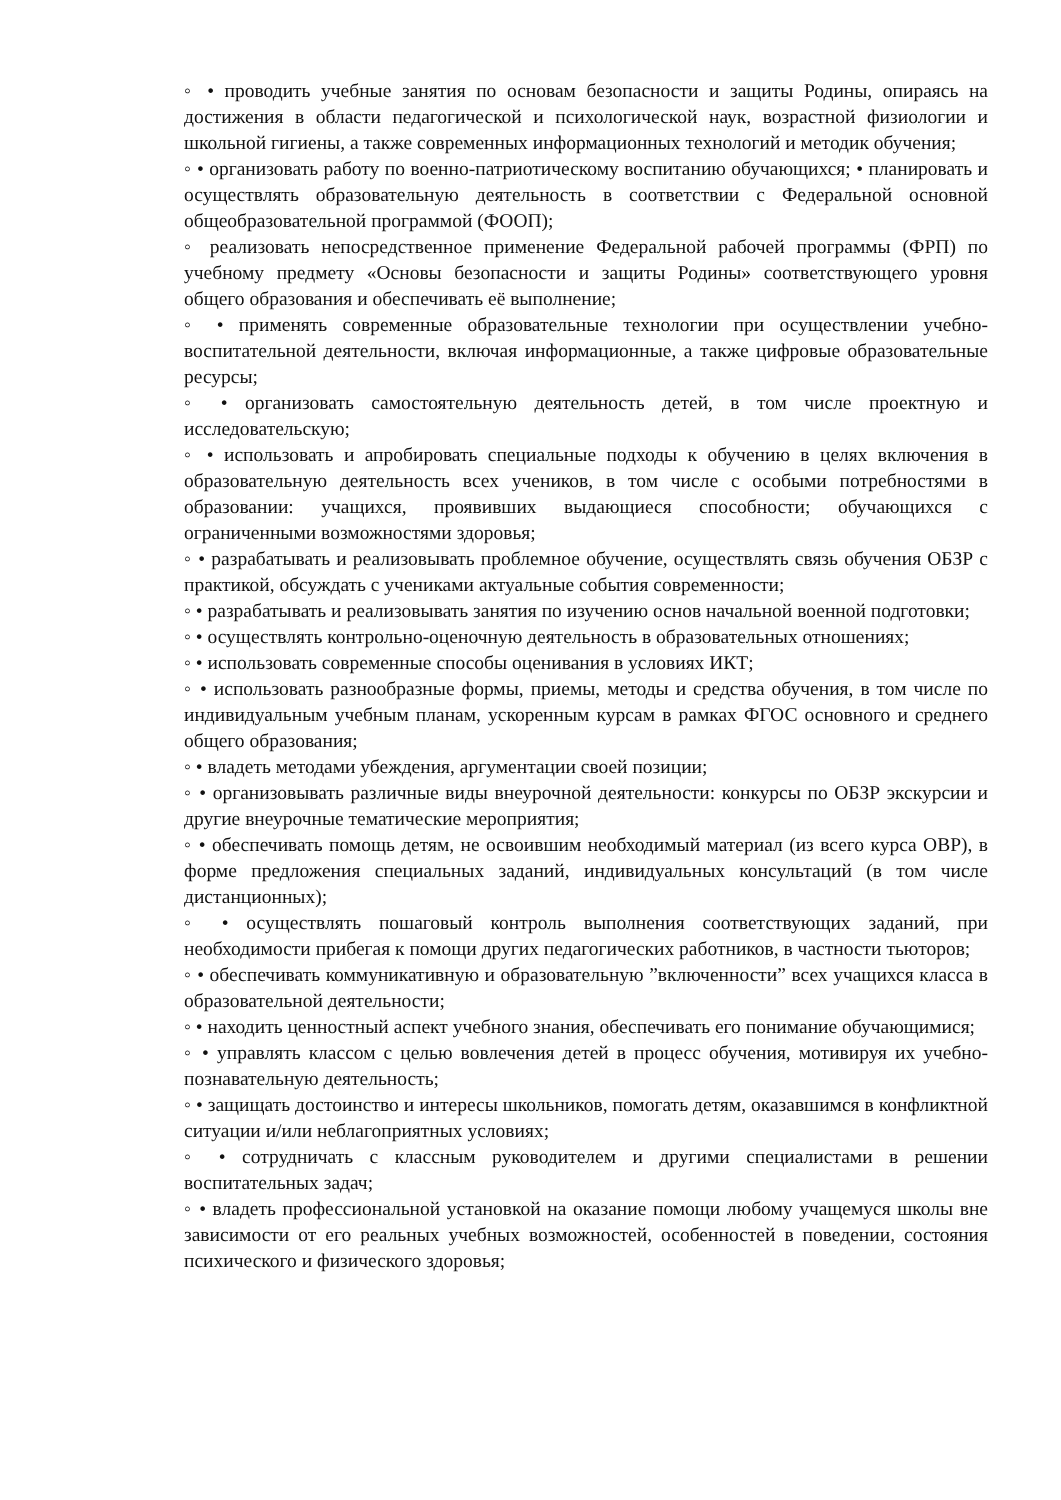◦ • проводить учебные занятия по основам безопасности и защиты Родины, опираясь на достижения в области педагогической и психологической наук, возрастной физиологии и школьной гигиены, а также современных информационных технологий и методик обучения;
◦ • организовать работу по военно-патриотическому воспитанию обучающихся; • планировать и осуществлять образовательную деятельность в соответствии с Федеральной основной общеобразовательной программой (ФООП);
◦ реализовать непосредственное применение Федеральной рабочей программы (ФРП) по учебному предмету «Основы безопасности и защиты Родины» соответствующего уровня общего образования и обеспечивать её выполнение;
◦ • применять современные образовательные технологии при осуществлении учебно-воспитательной деятельности, включая информационные, а также цифровые образовательные ресурсы;
◦ • организовать самостоятельную деятельность детей, в том числе проектную и исследовательскую;
◦ • использовать и апробировать специальные подходы к обучению в целях включения в образовательную деятельность всех учеников, в том числе с особыми потребностями в образовании: учащихся, проявивших выдающиеся способности; обучающихся с ограниченными возможностями здоровья;
◦ • разрабатывать и реализовывать проблемное обучение, осуществлять связь обучения ОБЗР с практикой, обсуждать с учениками актуальные события современности;
◦ • разрабатывать и реализовывать занятия по изучению основ начальной военной подготовки;
◦ • осуществлять контрольно-оценочную деятельность в образовательных отношениях;
◦ • использовать современные способы оценивания в условиях ИКТ;
◦ • использовать разнообразные формы, приемы, методы и средства обучения, в том числе по индивидуальным учебным планам, ускоренным курсам в рамках ФГОС основного и среднего общего образования;
◦ • владеть методами убеждения, аргументации своей позиции;
◦ • организовывать различные виды внеурочной деятельности: конкурсы по ОБЗР экскурсии и другие внеурочные тематические мероприятия;
◦ • обеспечивать помощь детям, не освоившим необходимый материал (из всего курса ОВР), в форме предложения специальных заданий, индивидуальных консультаций (в том числе дистанционных);
◦ • осуществлять пошаговый контроль выполнения соответствующих заданий, при необходимости прибегая к помощи других педагогических работников, в частности тьюторов;
◦ • обеспечивать коммуникативную и образовательную ”включенности” всех учащихся класса в образовательной деятельности;
◦ • находить ценностный аспект учебного знания, обеспечивать его понимание обучающимися;
◦ • управлять классом с целью вовлечения детей в процесс обучения, мотивируя их учебно-познавательную деятельность;
◦ • защищать достоинство и интересы школьников, помогать детям, оказавшимся в конфликтной ситуации и/или неблагоприятных условиях;
◦ • сотрудничать с классным руководителем и другими специалистами в решении воспитательных задач;
◦ • владеть профессиональной установкой на оказание помощи любому учащемуся школы вне зависимости от его реальных учебных возможностей, особенностей в поведении, состояния психического и физического здоровья;